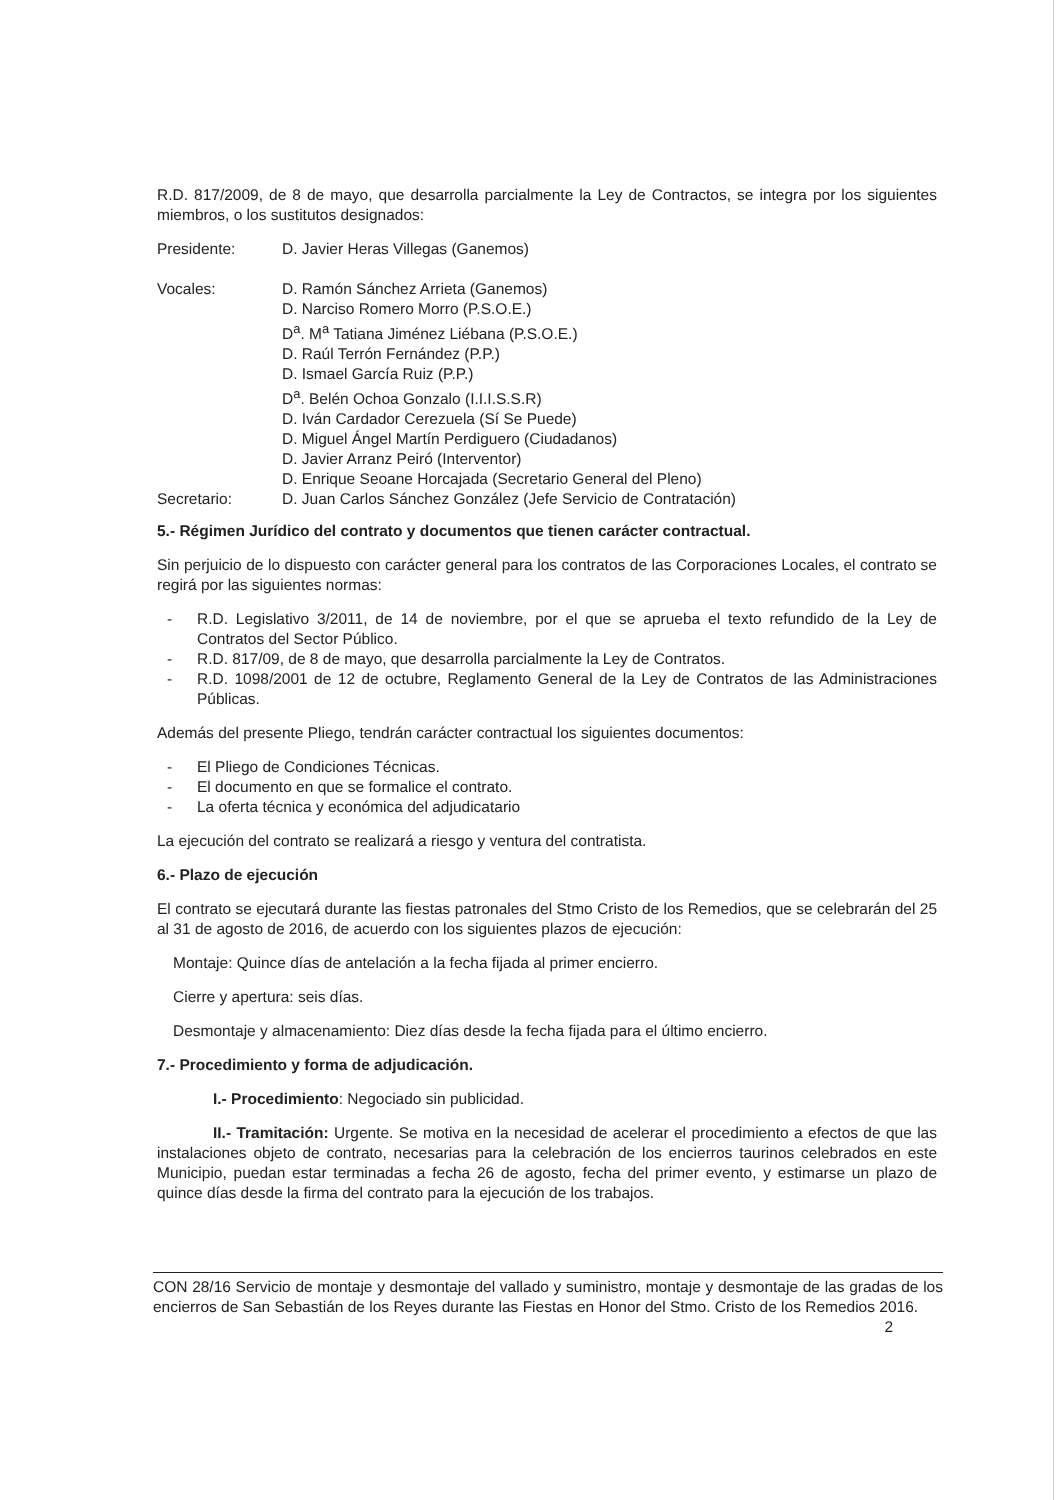R.D. 817/2009, de 8 de mayo, que desarrolla parcialmente la Ley de Contractos, se integra por los siguientes miembros, o los sustitutos designados:
Presidente: D. Javier Heras Villegas (Ganemos)
Vocales: D. Ramón Sánchez Arrieta (Ganemos)
D. Narciso Romero Morro (P.S.O.E.)
D<sup>a</sup>. M<sup>a</sup> Tatiana Jiménez Liébana (P.S.O.E.)
D. Raúl Terrón Fernández (P.P.)
D. Ismael García Ruiz (P.P.)
D<sup>a</sup>. Belén Ochoa Gonzalo (I.I.I.S.S.R)
D. Iván Cardador Cerezuela (Sí Se Puede)
D. Miguel Ángel Martín Perdiguero (Ciudadanos)
D. Javier Arranz Peiró (Interventor)
D. Enrique Seoane Horcajada (Secretario General del Pleno)
Secretario: D. Juan Carlos Sánchez González (Jefe Servicio de Contratación)
5.- Régimen Jurídico del contrato y documentos que tienen carácter contractual.
Sin perjuicio de lo dispuesto con carácter general para los contratos de las Corporaciones Locales, el contrato se regirá por las siguientes normas:
- R.D. Legislativo 3/2011, de 14 de noviembre, por el que se aprueba el texto refundido de la Ley de Contratos del Sector Público.
- R.D. 817/09, de 8 de mayo, que desarrolla parcialmente la Ley de Contratos.
- R.D. 1098/2001 de 12 de octubre, Reglamento General de la Ley de Contratos de las Administraciones Públicas.
Además del presente Pliego, tendrán carácter contractual los siguientes documentos:
- El Pliego de Condiciones Técnicas.
- El documento en que se formalice el contrato.
- La oferta técnica y económica del adjudicatario
La ejecución del contrato se realizará a riesgo y ventura del contratista.
6.- Plazo de ejecución
El contrato se ejecutará durante las fiestas patronales del Stmo Cristo de los Remedios, que se celebrarán del 25 al 31 de agosto de 2016, de acuerdo con los siguientes plazos de ejecución:
Montaje: Quince días de antelación a la fecha fijada al primer encierro.
Cierre y apertura: seis días.
Desmontaje y almacenamiento: Diez días desde la fecha fijada para el último encierro.
7.- Procedimiento y forma de adjudicación.
I.- Procedimiento: Negociado sin publicidad.
II.- Tramitación: Urgente. Se motiva en la necesidad de acelerar el procedimiento a efectos de que las instalaciones objeto de contrato, necesarias para la celebración de los encierros taurinos celebrados en este Municipio, puedan estar terminadas a fecha 26 de agosto, fecha del primer evento, y estimarse un plazo de quince días desde la firma del contrato para la ejecución de los trabajos.
CON 28/16 Servicio de montaje y desmontaje del vallado y suministro, montaje y desmontaje de las gradas de los encierros de San Sebastián de los Reyes durante las Fiestas en Honor del Stmo. Cristo de los Remedios 2016. 2